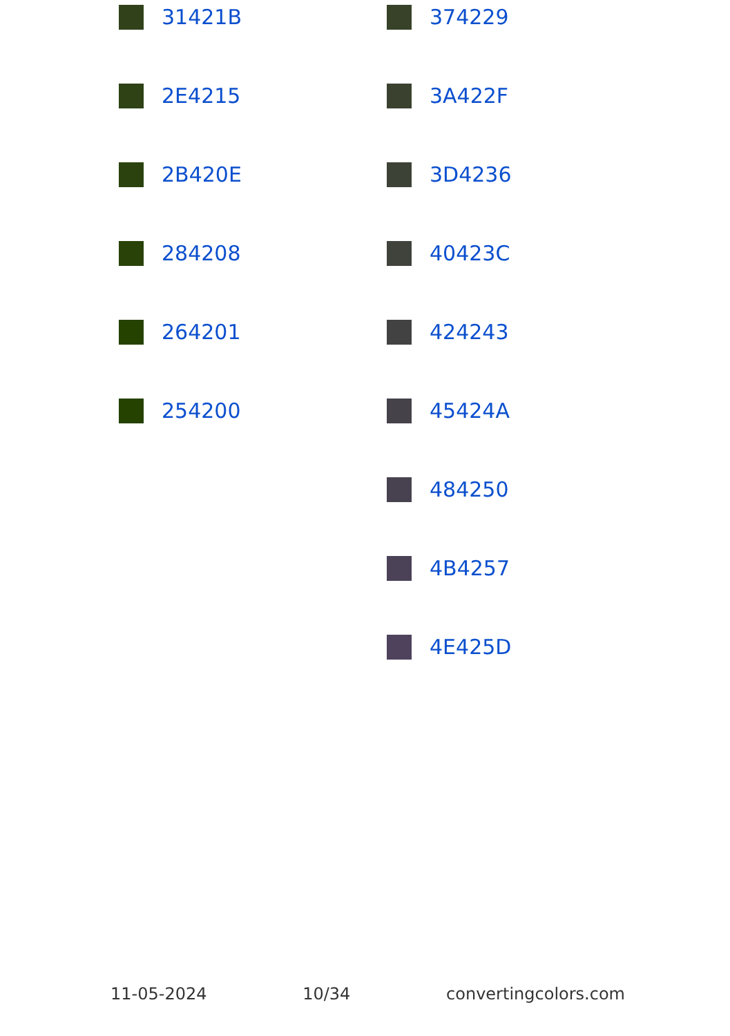31421B
2E4215
2B420E
284208
264201
254200
374229
3A422F
3D4236
40423C
424243
45424A
484250
4B4257
4E425D
11-05-2024 10/34 convertingcolors.com